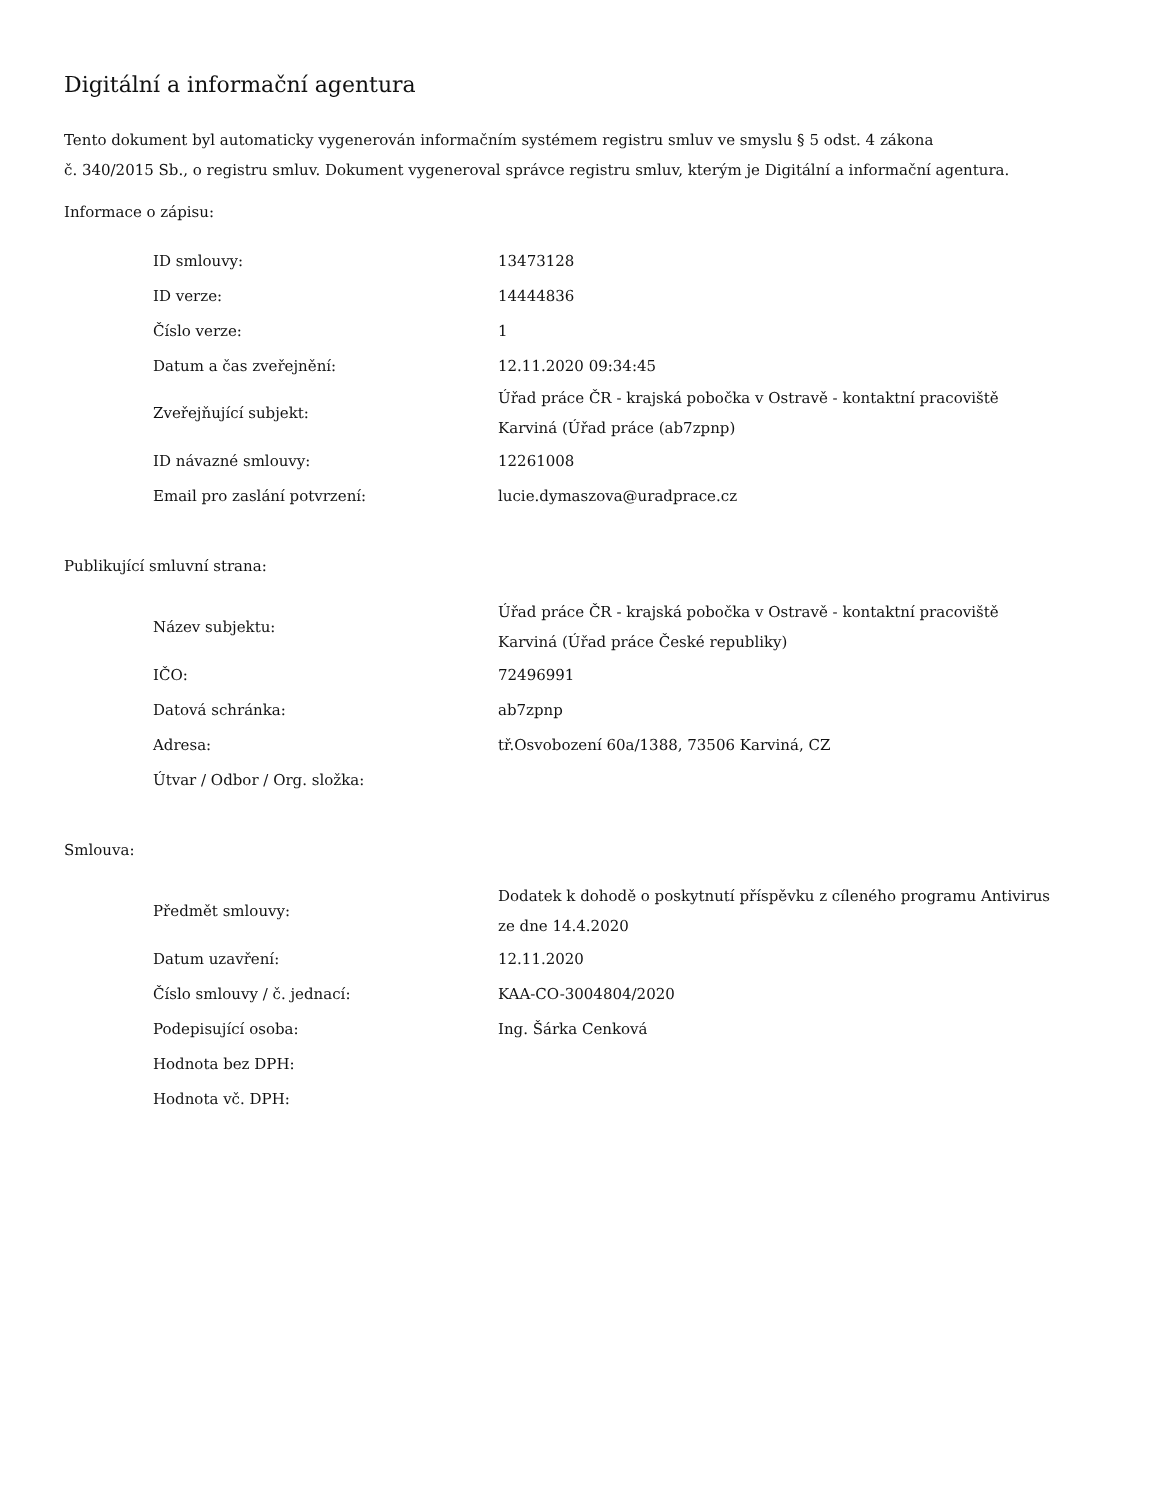Digitální a informační agentura
Tento dokument byl automaticky vygenerován informačním systémem registru smluv ve smyslu § 5 odst. 4 zákona
č. 340/2015 Sb., o registru smluv. Dokument vygeneroval správce registru smluv, kterým je Digitální a informační agentura.
Informace o zápisu:
| ID smlouvy: | 13473128 |
| ID verze: | 14444836 |
| Číslo verze: | 1 |
| Datum a čas zveřejnění: | 12.11.2020 09:34:45 |
| Zveřejňující subjekt: | Úřad práce ČR - krajská pobočka v Ostravě - kontaktní pracoviště Karviná (Úřad práce (ab7zpnp) |
| ID návazné smlouvy: | 12261008 |
| Email pro zaslání potvrzení: | lucie.dymaszova@uradprace.cz |
Publikující smluvní strana:
| Název subjektu: | Úřad práce ČR - krajská pobočka v Ostravě - kontaktní pracoviště Karviná (Úřad práce České republiky) |
| IČO: | 72496991 |
| Datová schránka: | ab7zpnp |
| Adresa: | tř.Osvobození 60a/1388, 73506 Karviná, CZ |
| Útvar / Odbor / Org. složka: | |
Smlouva:
| Předmět smlouvy: | Dodatek k dohodě o poskytnutí příspěvku z cíleného programu Antivirus ze dne 14.4.2020 |
| Datum uzavření: | 12.11.2020 |
| Číslo smlouvy / č. jednací: | KAA-CO-3004804/2020 |
| Podepisující osoba: | Ing. Šárka Cenková |
| Hodnota bez DPH: | |
| Hodnota vč. DPH: | |